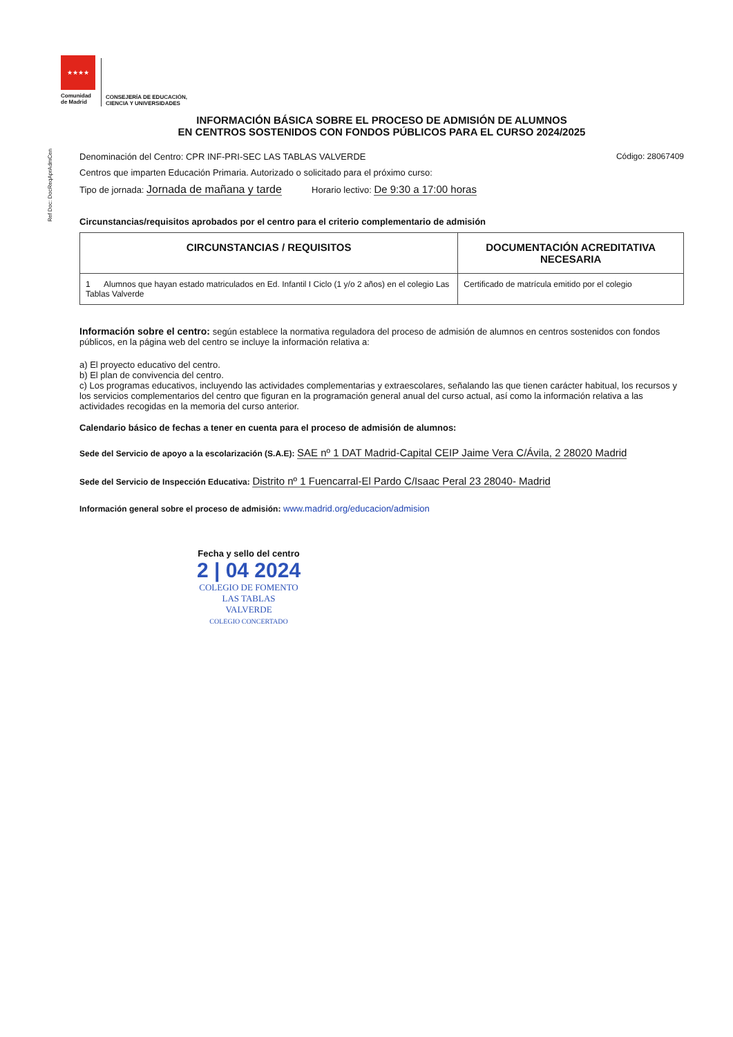★★★★
Comunidad
de Madrid
CONSEJERÍA DE EDUCACIÓN,
CIENCIA Y UNIVERSIDADES
Ref Doc: DocReqAprAdmCen
INFORMACIÓN BÁSICA SOBRE EL PROCESO DE ADMISIÓN DE ALUMNOS
EN CENTROS SOSTENIDOS CON FONDOS PÚBLICOS PARA EL CURSO 2024/2025
Denominación del Centro: CPR INF-PRI-SEC LAS TABLAS VALVERDE Código: 28067409
Centros que imparten Educación Primaria. Autorizado o solicitado para el próximo curso:
Tipo de jornada: Jornada de mañana y tarde Horario lectivo: De 9:30 a 17:00 horas
Circunstancias/requisitos aprobados por el centro para el criterio complementario de admisión
| CIRCUNSTANCIAS / REQUISITOS | DOCUMENTACIÓN ACREDITATIVA NECESARIA |
| --- | --- |
| 1 Alumnos que hayan estado matriculados en Ed. Infantil I Ciclo (1 y/o 2 años) en el colegio Las Tablas Valverde | Certificado de matrícula emitido por el colegio |
Información sobre el centro: según establece la normativa reguladora del proceso de admisión de alumnos en centros sostenidos con fondos públicos, en la página web del centro se incluye la información relativa a:
a) El proyecto educativo del centro.
b) El plan de convivencia del centro.
c) Los programas educativos, incluyendo las actividades complementarias y extraescolares, señalando las que tienen carácter habitual, los recursos y los servicios complementarios del centro que figuran en la programación general anual del curso actual, así como la información relativa a las actividades recogidas en la memoria del curso anterior.
Calendario básico de fechas a tener en cuenta para el proceso de admisión de alumnos:
Sede del Servicio de apoyo a la escolarización (S.A.E): SAE nº 1 DAT Madrid-Capital CEIP Jaime Vera C/Ávila, 2 28020 Madrid
Sede del Servicio de Inspección Educativa: Distrito nº 1 Fuencarral-El Pardo C/Isaac Peral 23 28040- Madrid
Información general sobre el proceso de admisión: www.madrid.org/educacion/admision
Fecha y sello del centro
2 | 04 2024
COLEGIO DE FOMENTO
LAS TABLAS
VALVERDE
COLEGIO CONCERTADO